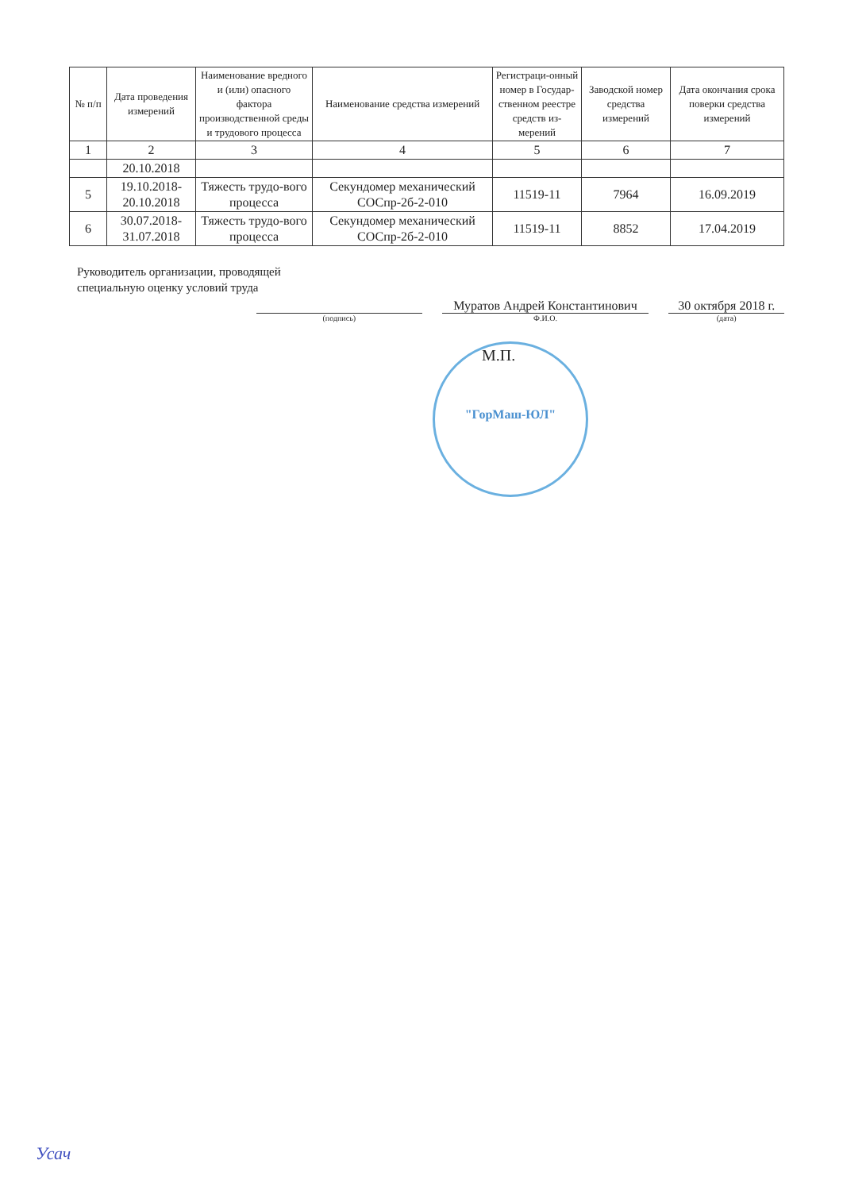| № п/п | Дата проведения измерений | Наименование вредного и (или) опасного фактора производственной среды и трудового процесса | Наименование средства измерений | Регистраци-онный номер в Государ-ственном реестре средств из-мерений | Заводской номер средства измерений | Дата окончания срока поверки средства измерений |
| --- | --- | --- | --- | --- | --- | --- |
| 1 | 2 | 3 | 4 | 5 | 6 | 7 |
| | 20.10.2018 | | | | | |
| 5 | 19.10.2018-20.10.2018 | Тяжесть трудо-вого процесса | Секундомер механический СОСпр-2б-2-010 | 11519-11 | 7964 | 16.09.2019 |
| 6 | 30.07.2018-31.07.2018 | Тяжесть трудо-вого процесса | Секундомер механический СОСпр-2б-2-010 | 11519-11 | 8852 | 17.04.2019 |
Руководитель организации, проводящей
специальную оценку условий труда
Муратов Андрей Константинович 30 октября 2018 г.
(подпись) Ф.И.О. (дата)
М.П.
"ГорМаш-ЮЛ"
Усач